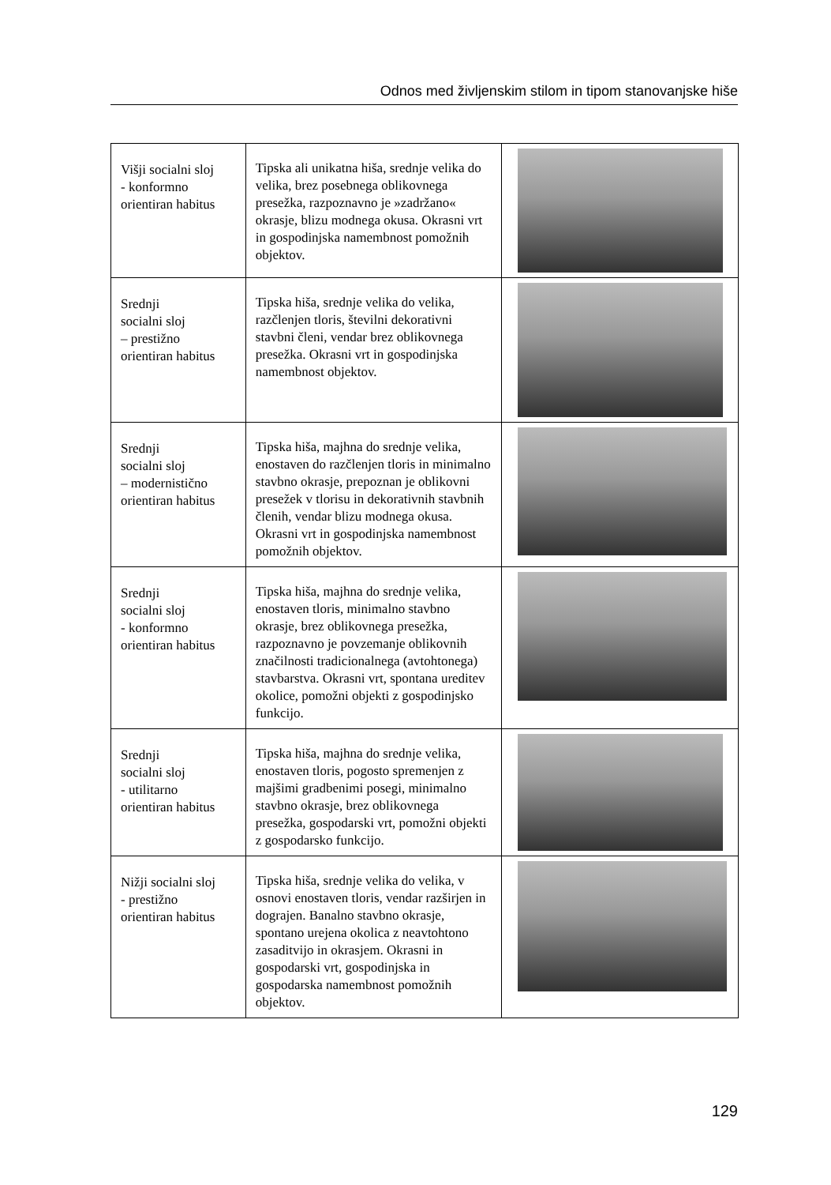Odnos med življenskim stilom in tipom stanovanjske hiše
| Višji socialni sloj - konformno orientiran habitus | Tipska ali unikatna hiša, srednje velika do velika, brez posebnega oblikovnega presežka, razpoznavno je »zadržano« okrasje, blizu modnega okusa. Okrasni vrt in gospodinjska namembnost pomožnih objektov. | |
| Srednji socialni sloj – prestižno orientiran habitus | Tipska hiša, srednje velika do velika, razčlenjen tloris, številni dekorativni stavbni členi, vendar brez oblikovnega presežka. Okrasni vrt in gospodinjska namembnost objektov. | |
| Srednji socialni sloj – modernistično orientiran habitus | Tipska hiša, majhna do srednje velika, enostaven do razčlenjen tloris in minimalno stavbno okrasje, prepoznan je oblikovni presežek v tlorisu in dekorativnih stavbnih členih, vendar blizu modnega okusa. Okrasni vrt in gospodinjska namembnost pomožnih objektov. | |
| Srednji socialni sloj - konformno orientiran habitus | Tipska hiša, majhna do srednje velika, enostaven tloris, minimalno stavbno okrasje, brez oblikovnega presežka, razpoznavno je povzemanje oblikovnih značilnosti tradicionalnega (avtohtonega) stavbarstva. Okrasni vrt, spontana ureditev okolice, pomožni objekti z gospodinjsko funkcijo. | |
| Srednji socialni sloj - utilitarno orientiran habitus | Tipska hiša, majhna do srednje velika, enostaven tloris, pogosto spremenjen z majšimi gradbenimi posegi, minimalno stavbno okrasje, brez oblikovnega presežka, gospodarski vrt, pomožni objekti z gospodarsko funkcijo. | |
| Nižji socialni sloj - prestižno orientiran habitus | Tipska hiša, srednje velika do velika, v osnovi enostaven tloris, vendar razširjen in dograjen. Banalno stavbno okrasje, spontano urejena okolica z neavtohtono zasaditvijo in okrasjem. Okrasni in gospodarski vrt, gospodinjska in gospodarska namembnost pomožnih objektov. | |
129